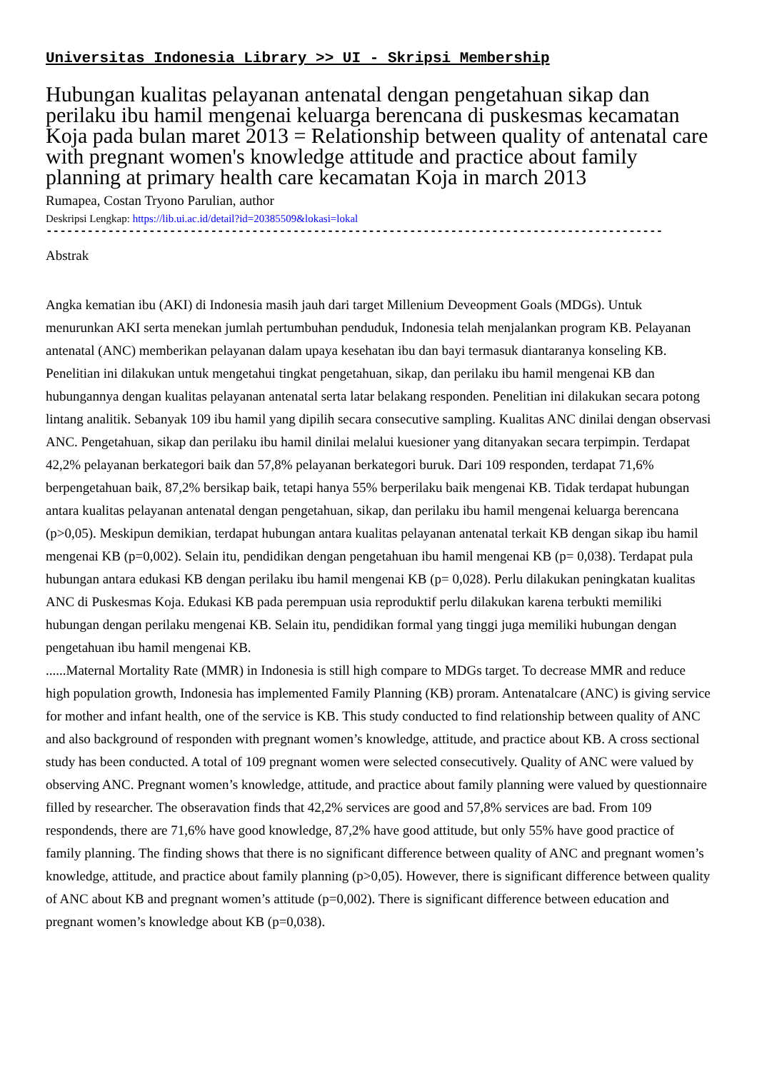Universitas Indonesia Library >> UI - Skripsi Membership
Hubungan kualitas pelayanan antenatal dengan pengetahuan sikap dan perilaku ibu hamil mengenai keluarga berencana di puskesmas kecamatan Koja pada bulan maret 2013 = Relationship between quality of antenatal care with pregnant women's knowledge attitude and practice about family planning at primary health care kecamatan Koja in march 2013
Rumapea, Costan Tryono Parulian, author
Deskripsi Lengkap: https://lib.ui.ac.id/detail?id=20385509&lokasi=lokal
------------------------------------------------------------------------------------------
Abstrak
Angka kematian ibu (AKI) di Indonesia masih jauh dari target Millenium Deveopment Goals (MDGs). Untuk menurunkan AKI serta menekan jumlah pertumbuhan penduduk, Indonesia telah menjalankan program KB. Pelayanan antenatal (ANC) memberikan pelayanan dalam upaya kesehatan ibu dan bayi termasuk diantaranya konseling KB. Penelitian ini dilakukan untuk mengetahui tingkat pengetahuan, sikap, dan perilaku ibu hamil mengenai KB dan hubungannya dengan kualitas pelayanan antenatal serta latar belakang responden. Penelitian ini dilakukan secara potong lintang analitik. Sebanyak 109 ibu hamil yang dipilih secara consecutive sampling. Kualitas ANC dinilai dengan observasi ANC. Pengetahuan, sikap dan perilaku ibu hamil dinilai melalui kuesioner yang ditanyakan secara terpimpin. Terdapat 42,2% pelayanan berkategori baik dan 57,8% pelayanan berkategori buruk. Dari 109 responden, terdapat 71,6% berpengetahuan baik, 87,2% bersikap baik, tetapi hanya 55% berperilaku baik mengenai KB. Tidak terdapat hubungan antara kualitas pelayanan antenatal dengan pengetahuan, sikap, dan perilaku ibu hamil mengenai keluarga berencana (p>0,05). Meskipun demikian, terdapat hubungan antara kualitas pelayanan antenatal terkait KB dengan sikap ibu hamil mengenai KB (p=0,002). Selain itu, pendidikan dengan pengetahuan ibu hamil mengenai KB (p= 0,038). Terdapat pula hubungan antara edukasi KB dengan perilaku ibu hamil mengenai KB (p= 0,028). Perlu dilakukan peningkatan kualitas ANC di Puskesmas Koja. Edukasi KB pada perempuan usia reproduktif perlu dilakukan karena terbukti memiliki hubungan dengan perilaku mengenai KB. Selain itu, pendidikan formal yang tinggi juga memiliki hubungan dengan pengetahuan ibu hamil mengenai KB.
......Maternal Mortality Rate (MMR) in Indonesia is still high compare to MDGs target. To decrease MMR and reduce high population growth, Indonesia has implemented Family Planning (KB) proram. Antenatalcare (ANC) is giving service for mother and infant health, one of the service is KB. This study conducted to find relationship between quality of ANC and also background of responden with pregnant women’s knowledge, attitude, and practice about KB. A cross sectional study has been conducted. A total of 109 pregnant women were selected consecutively. Quality of ANC were valued by observing ANC. Pregnant women’s knowledge, attitude, and practice about family planning were valued by questionnaire filled by researcher. The obseravation finds that 42,2% services are good and 57,8% services are bad. From 109 respondends, there are 71,6% have good knowledge, 87,2% have good attitude, but only 55% have good practice of family planning. The finding shows that there is no significant difference between quality of ANC and pregnant women’s knowledge, attitude, and practice about family planning (p>0,05). However, there is significant difference between quality of ANC about KB and pregnant women’s attitude (p=0,002). There is significant difference between education and pregnant women’s knowledge about KB (p=0,038).